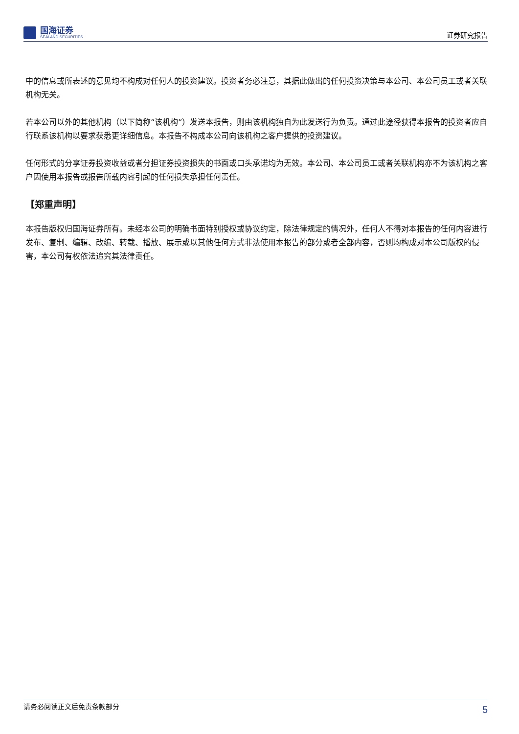国海证券
SEALAND SECURITIES
证券研究报告
中的信息或所表述的意见均不构成对任何人的投资建议。投资者务必注意，其据此做出的任何投资决策与本公司、本公司员工或者关联机构无关。
若本公司以外的其他机构（以下简称“该机构”）发送本报告，则由该机构独自为此发送行为负责。通过此途径获得本报告的投资者应自行联系该机构以要求获悉更详细信息。本报告不构成本公司向该机构之客户提供的投资建议。
任何形式的分享证券投资收益或者分担证券投资损失的书面或口头承诺均为无效。本公司、本公司员工或者关联机构亦不为该机构之客户因使用本报告或报告所载内容引起的任何损失承担任何责任。
【郑重声明】
本报告版权归国海证券所有。未经本公司的明确书面特别授权或协议约定，除法律规定的情况外，任何人不得对本报告的任何内容进行发布、复制、编辑、改编、转载、播放、展示或以其他任何方式非法使用本报告的部分或者全部内容，否则均构成对本公司版权的侵害，本公司有权依法追究其法律责任。
请务必阅读正文后免责条款部分
5